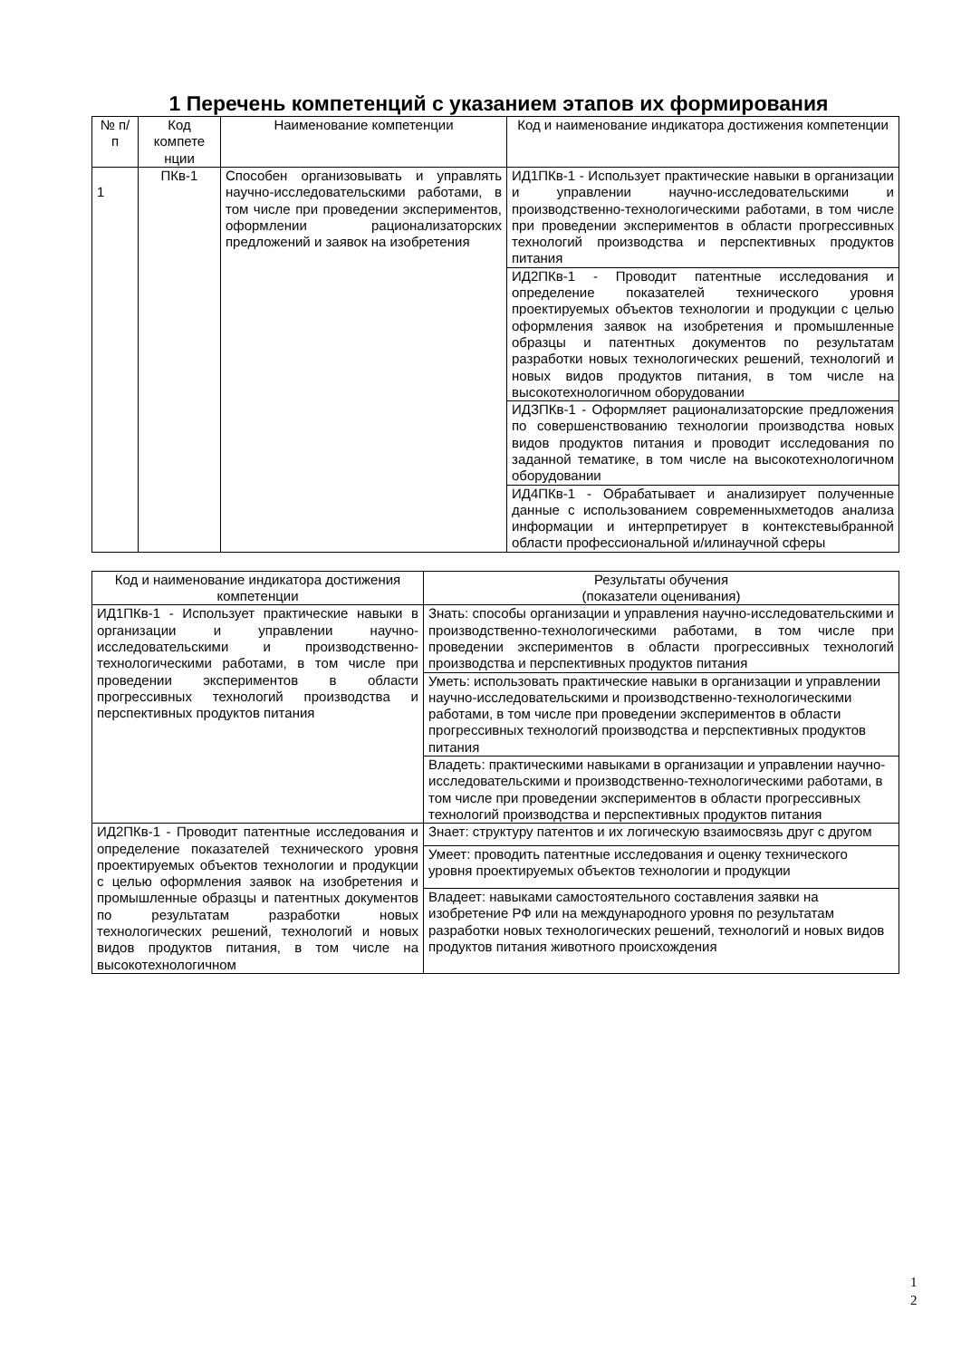1 Перечень компетенций с указанием этапов их формирования
| № п/п | Код компете нции | Наименование компетенции | Код и наименование индикатора достижения компетенции |
| --- | --- | --- | --- |
| 1 | ПКв-1 | Способен организовывать и управлять научно-исследовательскими работами, в том числе при проведении экспериментов, оформлении рационализаторских предложений и заявок на изобретения | ИД1ПКв-1 - Использует практические навыки в организации и управлении научно-исследовательскими и производственно-технологическими работами, в том числе при проведении экспериментов в области прогрессивных технологий производства и перспективных продуктов питания |
| | | | ИД2ПКв-1 - Проводит патентные исследования и определение показателей технического уровня проектируемых объектов технологии и продукции с целью оформления заявок на изобретения и промышленные образцы и патентных документов по результатам разработки новых технологических решений, технологий и новых видов продуктов питания, в том числе на высокотехнологичном оборудовании |
| | | | ИДЗПКв-1 - Оформляет рационализаторские предложения по совершенствованию технологии производства новых видов продуктов питания и проводит исследования по заданной тематике, в том числе на высокотехнологичном оборудовании |
| | | | ИД4ПКв-1 - Обрабатывает и анализирует полученные данные с использованием современныхметодов анализа информации и интерпретирует в контекстевыбранной области профессиональной и/илинаучной сферы |
| Код и наименование индикатора достижения компетенции | Результаты обучения (показатели оценивания) |
| --- | --- |
| ИД1ПКв-1 - Использует практические навыки в организации и управлении научно-исследовательскими и производственно-технологическими работами, в том числе при проведении экспериментов в области прогрессивных технологий производства и перспективных продуктов питания | Знать: способы организации и управления научно-исследовательскими и производственно-технологическими работами, в том числе при проведении экспериментов в области прогрессивных технологий производства и перспективных продуктов питания |
| | Уметь: использовать практические навыки в организации и управлении научно-исследовательскими и производственно-технологическими работами, в том числе при проведении экспериментов в области прогрессивных технологий производства и перспективных продуктов питания |
| | Владеть: практическими навыками в организации и управлении научно-исследовательскими и производственно-технологическими работами, в том числе при проведении экспериментов в области прогрессивных технологий производства и перспективных продуктов питания |
| ИД2ПКв-1 - Проводит патентные исследования и определение показателей технического уровня проектируемых объектов технологии и продукции с целью оформления заявок на изобретения и промышленные образцы и патентных документов по результатам разработки новых технологических решений, технологий и новых видов продуктов питания, в том числе на высокотехнологичном | Знает: структуру патентов и их логическую взаимосвязь друг с другом |
| | Умеет: проводить патентные исследования и оценку технического уровня проектируемых объектов технологии и продукции |
| | Владеет: навыками самостоятельного составления заявки на изобретение РФ или на международного уровня по результатам разработки новых технологических решений, технологий и новых видов продуктов питания животного происхождения |
1
2